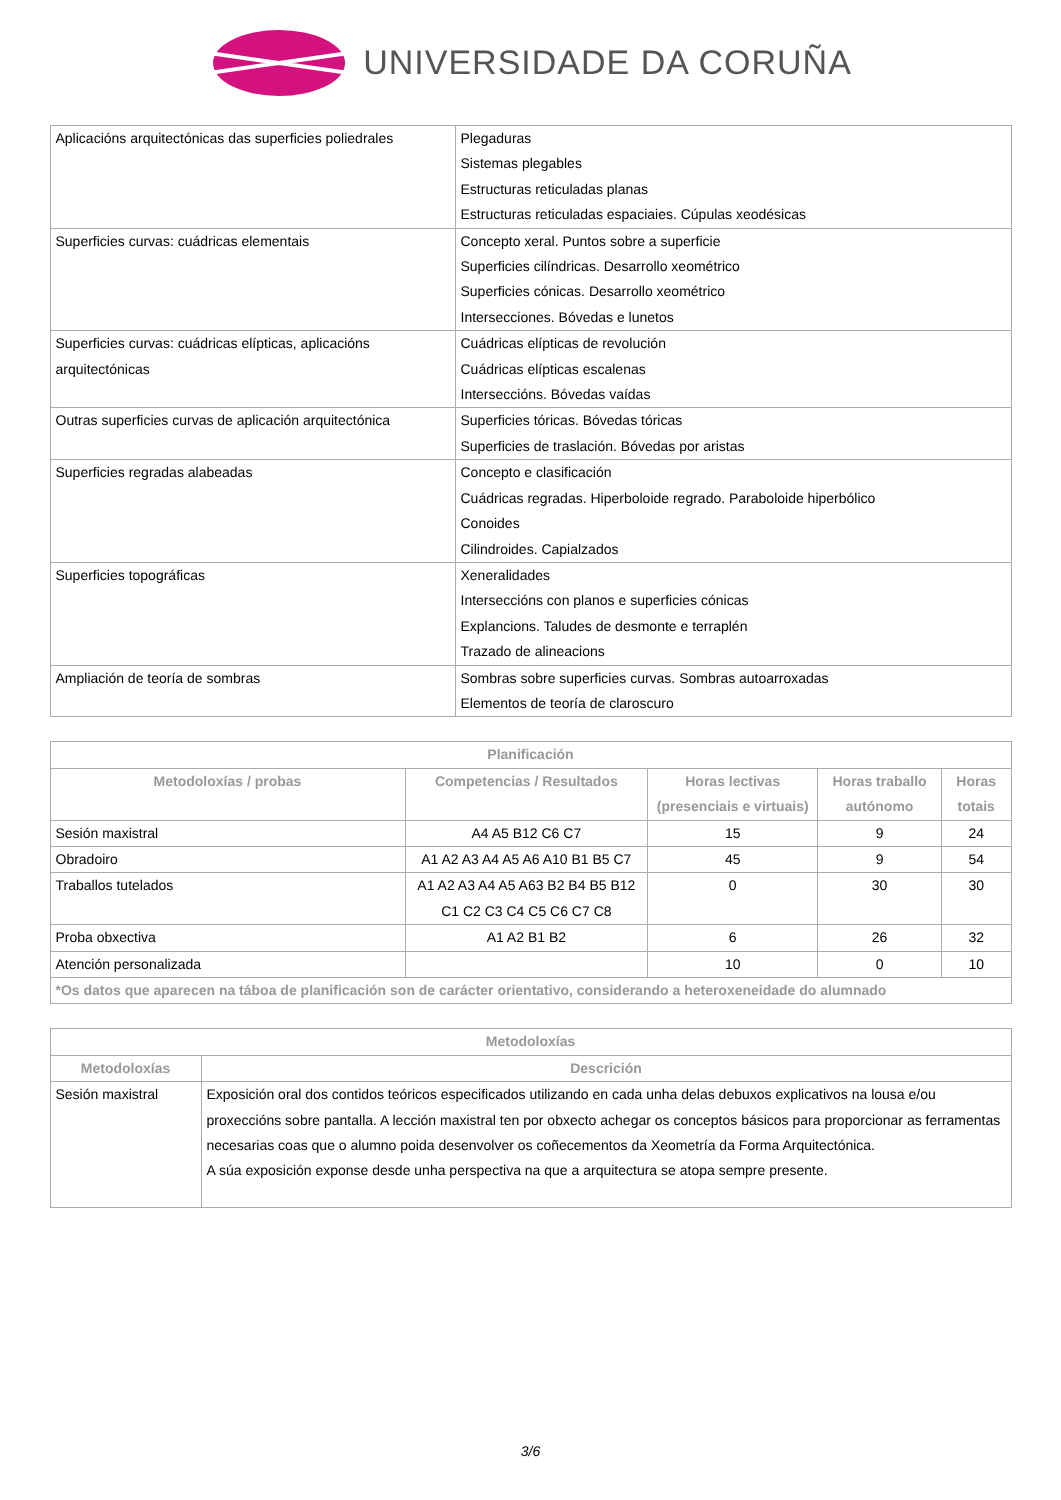UNIVERSIDADE DA CORUÑA
| Aplicacións arquitectónicas das superficies poliedrales | Plegaduras Sistemas plegables Estructuras reticuladas planas Estructuras reticuladas espaciaies. Cúpulas xeodésicas |
| Superficies curvas: cuádricas elementais | Concepto xeral. Puntos sobre a superficie Superficies cilíndricas. Desarrollo xeométrico Superficies cónicas. Desarrollo xeométrico Intersecciones. Bóvedas e lunetos |
| Superficies curvas: cuádricas elípticas, aplicacións arquitectónicas | Cuádricas elípticas de revolución Cuádricas elípticas escalenas Interseccións. Bóvedas vaídas |
| Outras superficies curvas de aplicación arquitectónica | Superficies tóricas. Bóvedas tóricas Superficies de traslación. Bóvedas por aristas |
| Superficies regradas alabeadas | Concepto e clasificación Cuádricas regradas. Hiperboloide regrado. Paraboloide hiperbólico Conoides Cilindroides. Capialzados |
| Superficies topográficas | Xeneralidades Interseccións con planos e superficies cónicas Explancions. Taludes de desmonte e terraplén Trazado de alineacions |
| Ampliación de teoría de sombras | Sombras sobre superficies curvas. Sombras autoarroxadas Elementos de teoría de claroscuro |
| Planificación | | | | |
| --- | --- | --- | --- | --- |
| Metodoloxías / probas | Competencias / Resultados | Horas lectivas (presenciais e virtuais) | Horas traballo autónomo | Horas totais |
| Sesión maxistral | A4 A5 B12 C6 C7 | 15 | 9 | 24 |
| Obradoiro | A1 A2 A3 A4 A5 A6 A10 B1 B5 C7 | 45 | 9 | 54 |
| Traballos tutelados | A1 A2 A3 A4 A5 A63 B2 B4 B5 B12 C1 C2 C3 C4 C5 C6 C7 C8 | 0 | 30 | 30 |
| Proba obxectiva | A1 A2 B1 B2 | 6 | 26 | 32 |
| Atención personalizada | | 10 | 0 | 10 |
| *Os datos que aparecen na táboa de planificación son de carácter orientativo, considerando a heteroxeneidade do alumnado | | | | |
| Metodoloxías | |
| --- | --- |
| Metodoloxías | Descrición |
| Sesión maxistral | Exposición oral dos contidos teóricos especificados utilizando en cada unha delas debuxos explicativos na lousa e/ou proxeccións sobre pantalla. A lección maxistral ten por obxecto achegar os conceptos básicos para proporcionar as ferramentas necesarias coas que o alumno poida desenvolver os coñecementos da Xeometría da Forma Arquitectónica. A súa exposición exponse desde unha perspectiva na que a arquitectura se atopa sempre presente. |
3/6